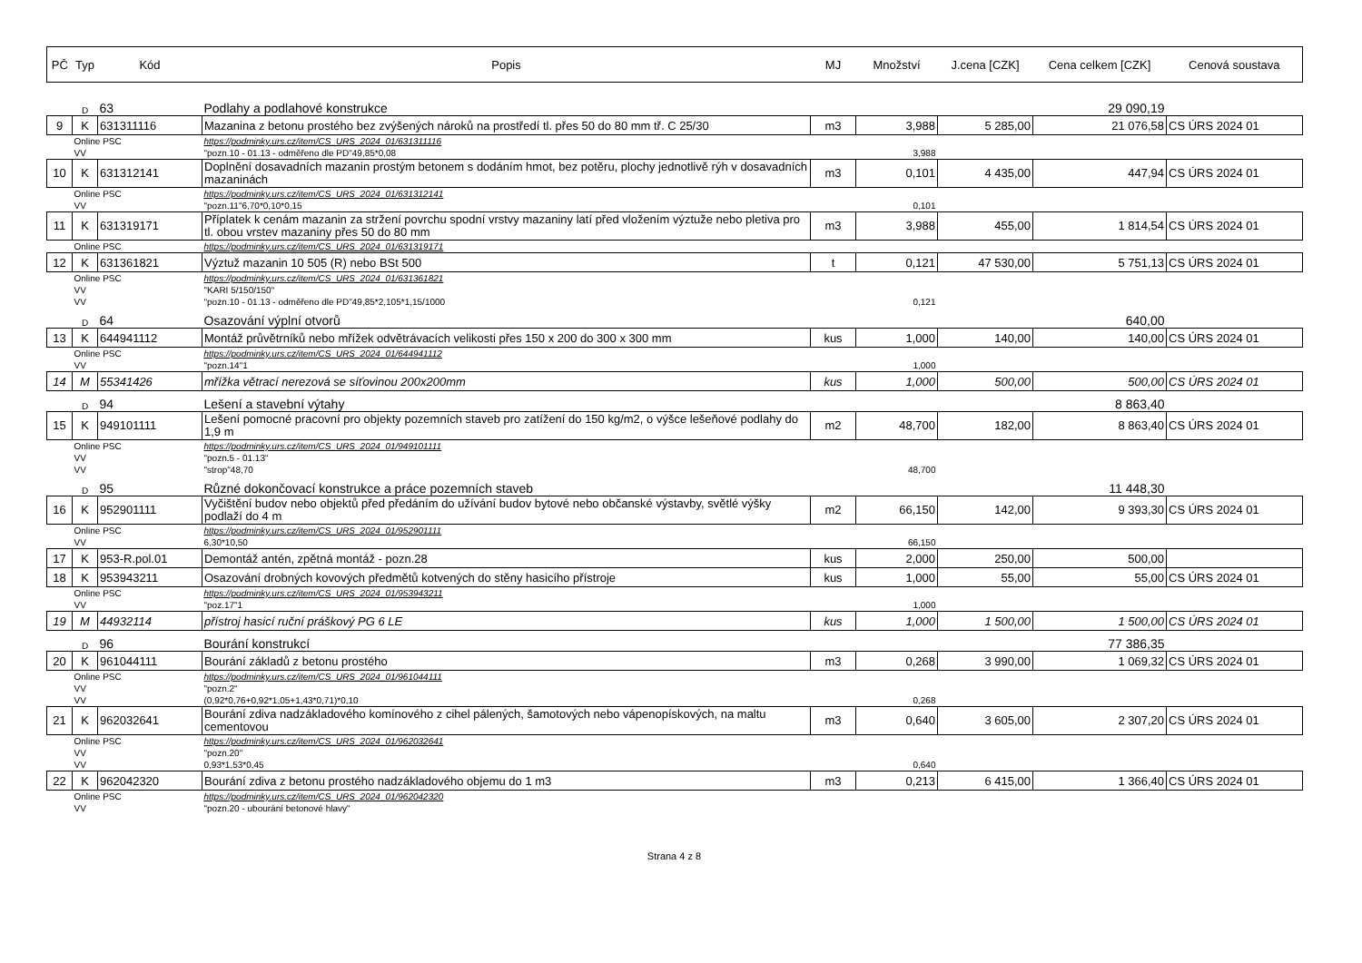| PČ | Typ | Kód | Popis | MJ | Množství | J.cena [CZK] | Cena celkem [CZK] | Cenová soustava |
| --- | --- | --- | --- | --- | --- | --- | --- | --- |
| | D | 63 | Podlahy a podlahové konstrukce | | | | 29 090,19 | |
| 9 | K | 631311116 | Mazanina z betonu prostého bez zvýšených nároků na prostředí tl. přes 50 do 80 mm tř. C 25/30 | m3 | 3,988 | 5 285,00 | 21 076,58 | CS ÚRS 2024 01 |
| | Online PSC | | https://podminky.urs.cz/item/CS_URS_2024_01/631311116 | | | | | |
| | VV | | "pozn.10 - 01.13 - odměřeno dle PD"49,85*0,08 | | 3,988 | | | |
| 10 | K | 631312141 | Doplnění dosavadních mazanin prostým betonem s dodáním hmot, bez potěru, plochy jednotlivě rýh v dosavadních mazaninách | m3 | 0,101 | 4 435,00 | 447,94 | CS ÚRS 2024 01 |
| | Online PSC | | https://podminky.urs.cz/item/CS_URS_2024_01/631312141 | | | | | |
| | VV | | "pozn.11"6,70*0,10*0,15 | | 0,101 | | | |
| 11 | K | 631319171 | Příplatek k cenám mazanin za stržení povrchu spodní vrstvy mazaniny latí před vložením výztuže nebo pletiva pro tl. obou vrstev mazaniny přes 50 do 80 mm | m3 | 3,988 | 455,00 | 1 814,54 | CS ÚRS 2024 01 |
| | Online PSC | | https://podminky.urs.cz/item/CS_URS_2024_01/631319171 | | | | | |
| 12 | K | 631361821 | Výztuž mazanin 10 505 (R) nebo BSt 500 | t | 0,121 | 47 530,00 | 5 751,13 | CS ÚRS 2024 01 |
| | Online PSC | | https://podminky.urs.cz/item/CS_URS_2024_01/631361821 | | | | | |
| | VV | | "KARI 5/150/150" | | | | | |
| | VV | | "pozn.10 - 01.13 - odměřeno dle PD"49,85*2,105*1,15/1000 | | 0,121 | | | |
| | D | 64 | Osazování výplní otvorů | | | | 640,00 | |
| 13 | K | 644941112 | Montáž průvětrníků nebo mřížek odvětrávacích velikosti přes 150 x 200 do 300 x 300 mm | kus | 1,000 | 140,00 | 140,00 | CS ÚRS 2024 01 |
| | Online PSC | | https://podminky.urs.cz/item/CS_URS_2024_01/644941112 | | | | | |
| | VV | | "pozn.14"1 | | 1,000 | | | |
| 14 | M | 55341426 | mřížka větrací nerezová se síťovinou 200x200mm | kus | 1,000 | 500,00 | 500,00 | CS ÚRS 2024 01 |
| | D | 94 | Lešení a stavební výtahy | | | | 8 863,40 | |
| 15 | K | 949101111 | Lešení pomocné pracovní pro objekty pozemních staveb pro zatížení do 150 kg/m2, o výšce lešeňové podlahy do 1,9 m | m2 | 48,700 | 182,00 | 8 863,40 | CS ÚRS 2024 01 |
| | Online PSC | | https://podminky.urs.cz/item/CS_URS_2024_01/949101111 | | | | | |
| | VV | | "pozn.5 - 01.13" | | | | | |
| | VV | | "strop"48,70 | | 48,700 | | | |
| | D | 95 | Různé dokončovací konstrukce a práce pozemních staveb | | | | 11 448,30 | |
| 16 | K | 952901111 | Vyčištění budov nebo objektů před předáním do užívání budov bytové nebo občanské výstavby, světlé výšky podlaží do 4 m | m2 | 66,150 | 142,00 | 9 393,30 | CS ÚRS 2024 01 |
| | Online PSC | | https://podminky.urs.cz/item/CS_URS_2024_01/952901111 | | | | | |
| | VV | | 6,30*10,50 | | 66,150 | | | |
| 17 | K | 953-R.pol.01 | Demontáž antén, zpětná montáž - pozn.28 | kus | 2,000 | 250,00 | 500,00 | |
| 18 | K | 953943211 | Osazování drobných kovových předmětů kotvených do stěny hasicího přístroje | kus | 1,000 | 55,00 | 55,00 | CS ÚRS 2024 01 |
| | Online PSC | | https://podminky.urs.cz/item/CS_URS_2024_01/953943211 | | | | | |
| | VV | | "poz.17"1 | | 1,000 | | | |
| 19 | M | 44932114 | přístroj hasicí ruční práškový PG 6 LE | kus | 1,000 | 1 500,00 | 1 500,00 | CS ÚRS 2024 01 |
| | D | 96 | Bourání konstrukcí | | | | 77 386,35 | |
| 20 | K | 961044111 | Bourání základů z betonu prostého | m3 | 0,268 | 3 990,00 | 1 069,32 | CS ÚRS 2024 01 |
| | Online PSC | | https://podminky.urs.cz/item/CS_URS_2024_01/961044111 | | | | | |
| | VV | | "pozn.2" | | | | | |
| | VV | | (0,92*0,76+0,92*1,05+1,43*0,71)*0,10 | | 0,268 | | | |
| 21 | K | 962032641 | Bourání zdiva nadzákladového komínového z cihel pálených, šamotových nebo vápenopískových, na maltu cementovou | m3 | 0,640 | 3 605,00 | 2 307,20 | CS ÚRS 2024 01 |
| | Online PSC | | https://podminky.urs.cz/item/CS_URS_2024_01/962032641 | | | | | |
| | VV | | "pozn.20" | | | | | |
| | VV | | 0,93*1,53*0,45 | | 0,640 | | | |
| 22 | K | 962042320 | Bourání zdiva z betonu prostého nadzákladového objemu do 1 m3 | m3 | 0,213 | 6 415,00 | 1 366,40 | CS ÚRS 2024 01 |
| | Online PSC | | https://podminky.urs.cz/item/CS_URS_2024_01/962042320 | | | | | |
| | VV | | "pozn.20 - ubourání betonové hlavy" | | | | | |
Strana 4 z 8